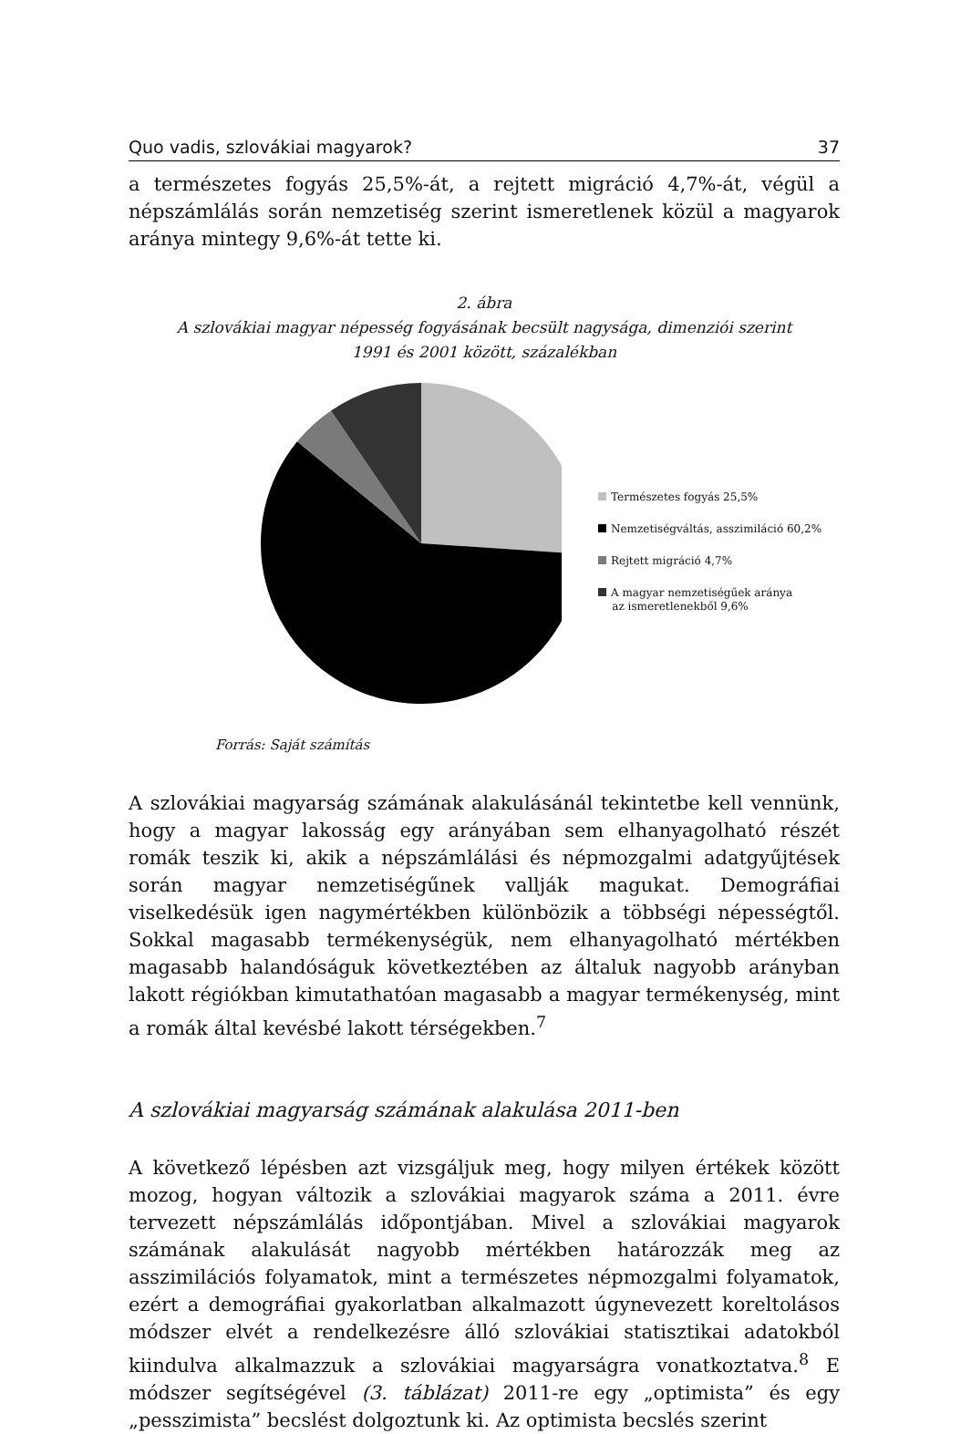Quo vadis, szlovákiai magyarok? 37
a természetes fogyás 25,5%-át, a rejtett migráció 4,7%-át, végül a népszámlálás során nemzetiség szerint ismeretlenek közül a magyarok aránya mintegy 9,6%-át tette ki.
2. ábra
A szlovákiai magyar népesség fogyásának becsült nagysága, dimenziói szerint
1991 és 2001 között, százalékban
Természetes fogyás 25,5%
Nemzetiségváltás, asszimiláció 60,2%
Rejtett migráció 4,7%
A magyar nemzetiségűek aránya
az ismeretlenekből 9,6%
Forrás: Saját számítás
A szlovákiai magyarság számának alakulásánál tekintetbe kell vennünk, hogy a magyar lakosság egy arányában sem elhanyagolható részét romák teszik ki, akik a népszámlálási és népmozgalmi adatgyűjtések során magyar nemzetiségűnek vallják magukat. Demográfiai viselkedésük igen nagymértékben különbözik a többségi népességtől. Sokkal magasabb termékenységük, nem elhanyagolható mértékben magasabb halandóságuk következtében az általuk nagyobb arányban lakott régiókban kimutathatóan magasabb a magyar termékenység, mint a romák által kevésbé lakott térségekben.<sup>7</sup>
A szlovákiai magyarság számának alakulása 2011-ben
A következő lépésben azt vizsgáljuk meg, hogy milyen értékek között mozog, hogyan változik a szlovákiai magyarok száma a 2011. évre tervezett népszámlálás időpontjában. Mivel a szlovákiai magyarok számának alakulását nagyobb mértékben határozzák meg az asszimilációs folyamatok, mint a természetes népmozgalmi folyamatok, ezért a demográfiai gyakorlatban alkalmazott úgynevezett koreltolásos módszer elvét a rendelkezésre álló szlovákiai statisztikai adatokból kiindulva alkalmazzuk a szlovákiai magyarságra vonatkoztatva.<sup>8</sup> E módszer segítségével (3. táblázat) 2011-re egy „optimista” és egy „pesszimista” becslést dolgoztunk ki. Az optimista becslés szerint